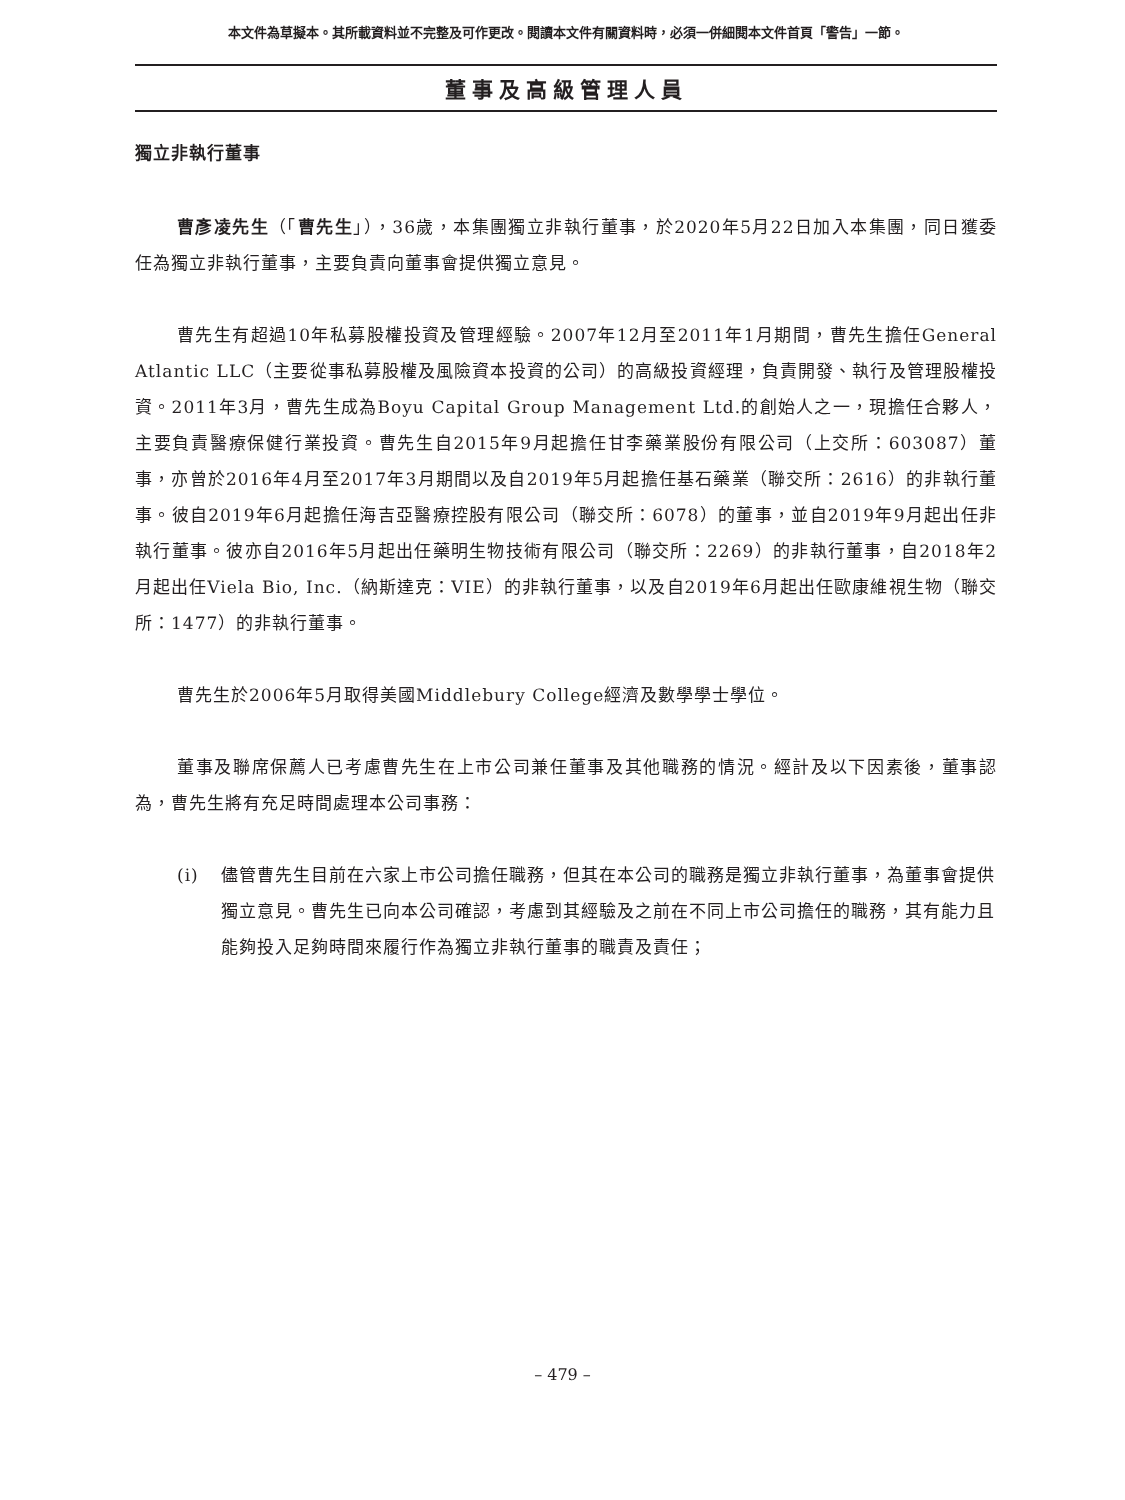本文件為草擬本。其所載資料並不完整及可作更改。閱讀本文件有關資料時，必須一併細閱本文件首頁「警告」一節。
董事及高級管理人員
獨立非執行董事
曹彥凌先生（「曹先生」），36歲，本集團獨立非執行董事，於2020年5月22日加入本集團，同日獲委任為獨立非執行董事，主要負責向董事會提供獨立意見。
曹先生有超過10年私募股權投資及管理經驗。2007年12月至2011年1月期間，曹先生擔任General Atlantic LLC（主要從事私募股權及風險資本投資的公司）的高級投資經理，負責開發、執行及管理股權投資。2011年3月，曹先生成為Boyu Capital Group Management Ltd.的創始人之一，現擔任合夥人，主要負責醫療保健行業投資。曹先生自2015年9月起擔任甘李藥業股份有限公司（上交所：603087）董事，亦曾於2016年4月至2017年3月期間以及自2019年5月起擔任基石藥業（聯交所：2616）的非執行董事。彼自2019年6月起擔任海吉亞醫療控股有限公司（聯交所：6078）的董事，並自2019年9月起出任非執行董事。彼亦自2016年5月起出任藥明生物技術有限公司（聯交所：2269）的非執行董事，自2018年2月起出任Viela Bio, Inc.（納斯達克：VIE）的非執行董事，以及自2019年6月起出任歐康維視生物（聯交所：1477）的非執行董事。
曹先生於2006年5月取得美國Middlebury College經濟及數學學士學位。
董事及聯席保薦人已考慮曹先生在上市公司兼任董事及其他職務的情況。經計及以下因素後，董事認為，曹先生將有充足時間處理本公司事務：
(i) 儘管曹先生目前在六家上市公司擔任職務，但其在本公司的職務是獨立非執行董事，為董事會提供獨立意見。曹先生已向本公司確認，考慮到其經驗及之前在不同上市公司擔任的職務，其有能力且能夠投入足夠時間來履行作為獨立非執行董事的職責及責任；
– 479 –